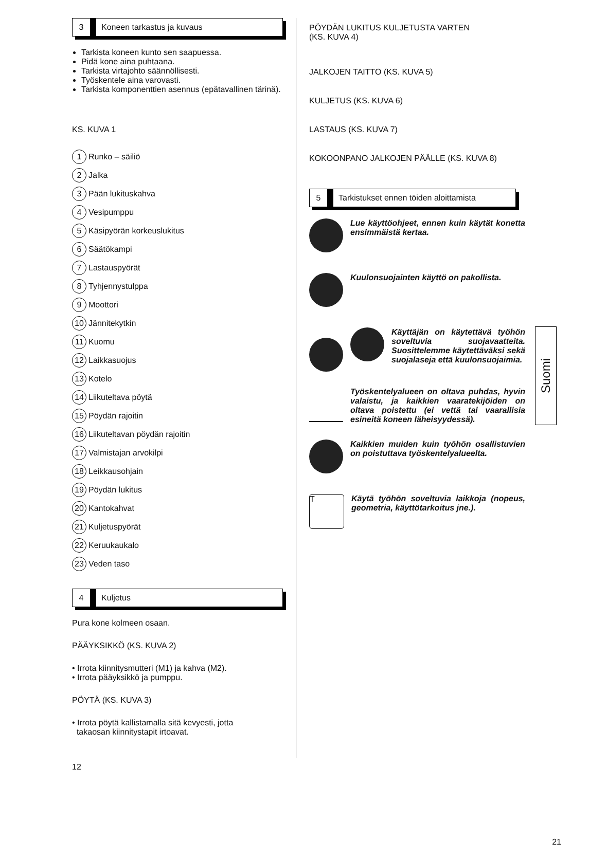3 Koneen tarkastus ja kuvaus
Tarkista koneen kunto sen saapuessa.
Pidä kone aina puhtaana.
Tarkista virtajohto säännöllisesti.
Työskentele aina varovasti.
Tarkista komponenttien asennus (epätavallinen tärinä).
KS. KUVA 1
1 Runko – säiliö
2 Jalka
3 Pään lukituskahva
4 Vesipumppu
5 Käsipyörän korkeuslukitus
6 Säätökampi
7 Lastauspyörät
8 Tyhjennystulppa
9 Moottori
10 Jännitekytkin
11 Kuomu
12 Laikkasuojus
13 Kotelo
14 Liikuteltava pöytä
15 Pöydän rajoitin
16 Liikuteltavan pöydän rajoitin
17 Valmistajan arvokilpi
18 Leikkausohjain
19 Pöydän lukitus
20 Kantokahvat
21 Kuljetuspyörät
22 Keruukaukalo
23 Veden taso
4 Kuljetus
Pura kone kolmeen osaan.
PÄÄYKSIKKÖ (KS. KUVA 2)
• Irrota kiinnitysmutteri (M1) ja kahva (M2).
• Irrota pääyksikkö ja pumppu.
PÖYTÄ (KS. KUVA 3)
• Irrota pöytä kallistamalla sitä kevyesti, jotta
takaosan kiinnitystapit irtoavat.
12
PÖYDÄN LUKITUS KULJETUSTA VARTEN
(KS. KUVA 4)
JALKOJEN TAITTO (KS. KUVA 5)
KULJETUS (KS. KUVA 6)
LASTAUS (KS. KUVA 7)
KOKOONPANO JALKOJEN PÄÄLLE (KS. KUVA 8)
5 Tarkistukset ennen töiden aloittamista
Lue käyttöohjeet, ennen kuin käytät konetta ensimmäistä kertaa.
Kuulonsuojainten käyttö on pakollista.
Käyttäjän on käytettävä työhön soveltuvia suojavaatteita. Suosittelemme käytettäväksi sekä suojalaseja että kuulonsuojaimia.
Työskentelyalueen on oltava puhdas, hyvin valaistu, ja kaikkien vaaratekijöiden on oltava poistettu (ei vettä tai vaarallisia esineitä koneen läheisyydessä).
Kaikkien muiden kuin työhön osallistuvien on poistuttava työskentelyalueelta.
T
Käytä työhön soveltuvia laikkoja (nopeus, geometria, käyttötarkoitus jne.).
21
Suomi